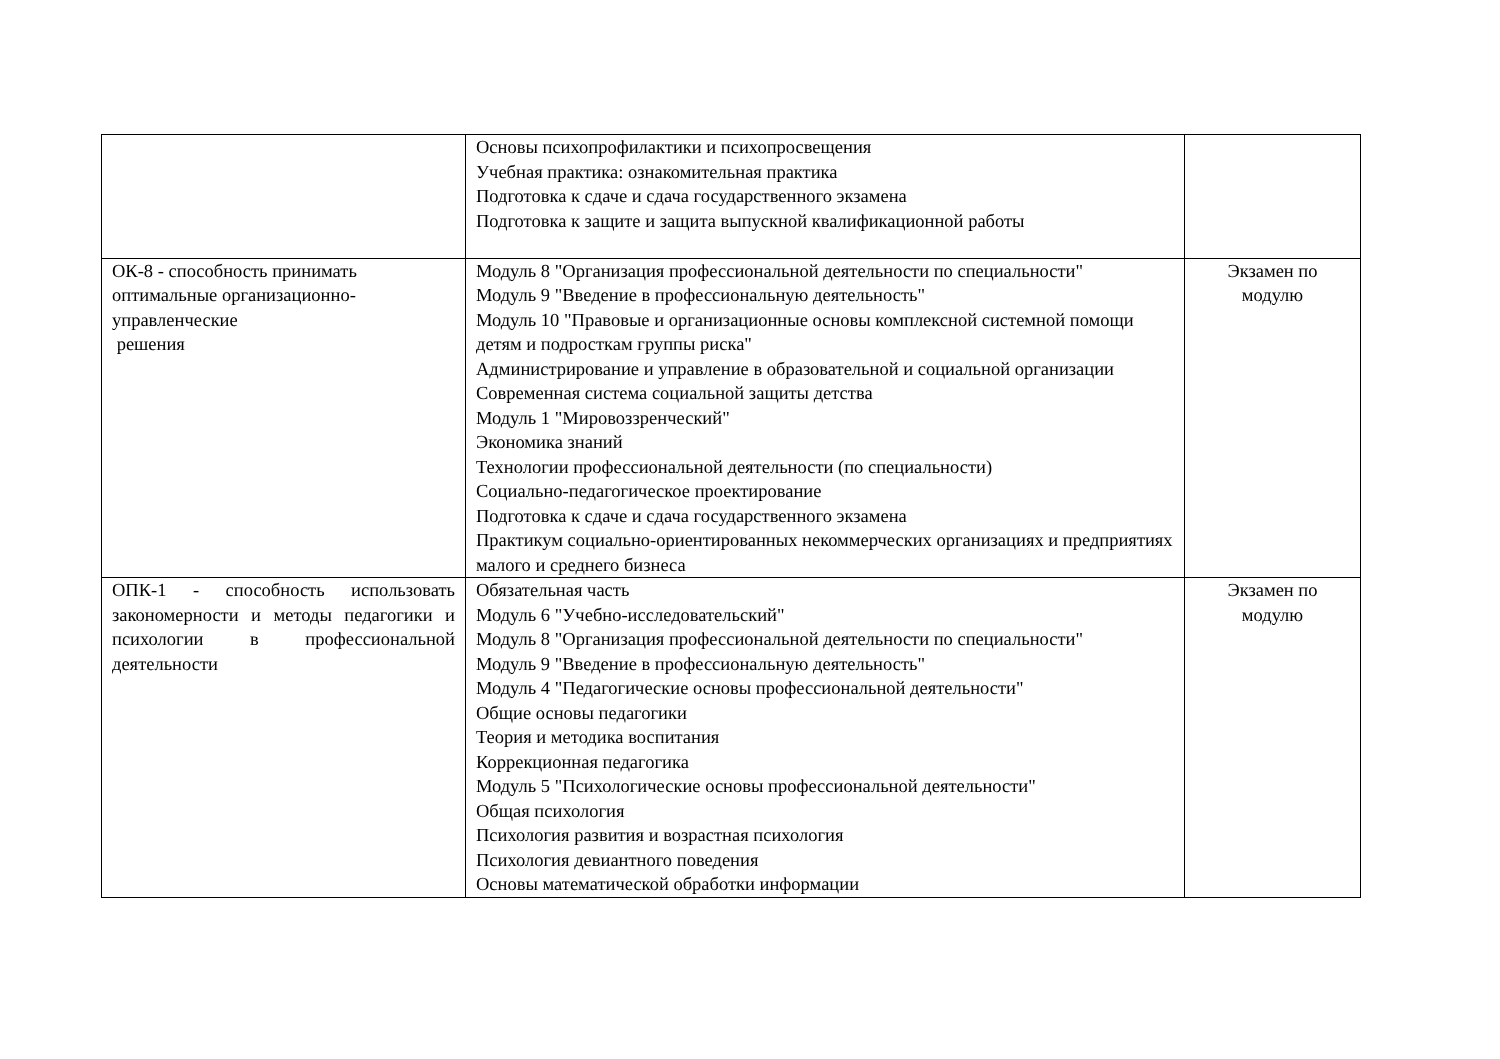| | Основы психопрофилактики и психопросвещения Учебная практика: ознакомительная практика Подготовка к сдаче и сдача государственного экзамена Подготовка к защите и защита выпускной квалификационной работы | |
| ОК-8 - способность принимать оптимальные организационно-управленческие решения | Модуль 8 "Организация профессиональной деятельности по специальности" Модуль 9 "Введение в профессиональную деятельность" Модуль 10 "Правовые и организационные основы комплексной системной помощи детям и подросткам группы риска" Администрирование и управление в образовательной и социальной организации Современная система социальной защиты детства Модуль 1 "Мировоззренческий" Экономика знаний Технологии профессиональной деятельности (по специальности) Социально-педагогическое проектирование Подготовка к сдаче и сдача государственного экзамена Практикум социально-ориентированных некоммерческих организациях и предприятиях малого и среднего бизнеса | Экзамен по модулю |
| ОПК-1 - способность использовать закономерности и методы педагогики и психологии в профессиональной деятельности | Обязательная часть Модуль 6 "Учебно-исследовательский" Модуль 8 "Организация профессиональной деятельности по специальности" Модуль 9 "Введение в профессиональную деятельность" Модуль 4 "Педагогические основы профессиональной деятельности" Общие основы педагогики Теория и методика воспитания Коррекционная педагогика Модуль 5 "Психологические основы профессиональной деятельности" Общая психология Психология развития и возрастная психология Психология девиантного поведения Основы математической обработки информации | Экзамен по модулю |